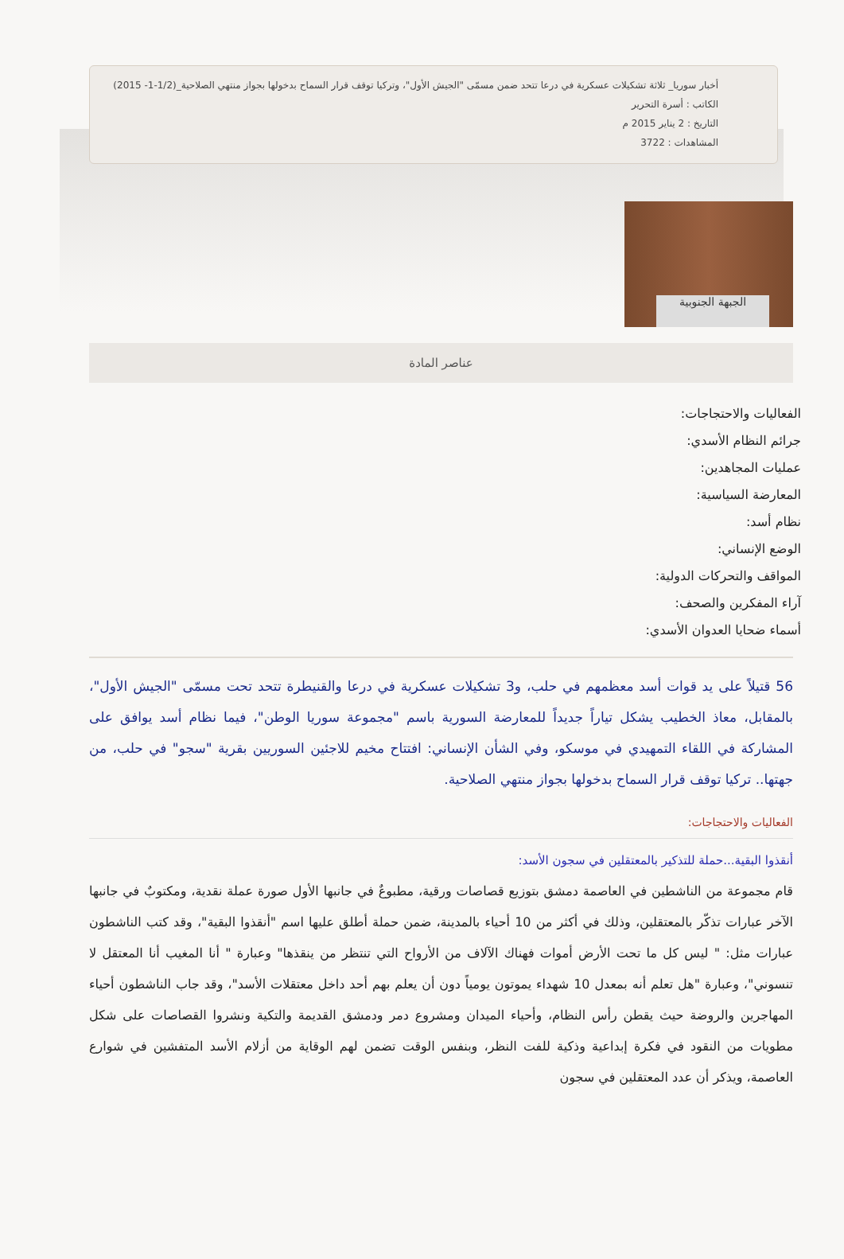أخبار سوريا_ ثلاثة تشكيلات عسكرية في درعا تتحد ضمن مسمّى "الجيش الأول"، وتركيا توقف قرار السماح بدخولها بجواز منتهي الصلاحية_(1/2-1- 2015)
الكاتب : أسرة التحرير
التاريخ : 2 يناير 2015 م
المشاهدات : 3722
الجبهة الجنوبية
عناصر المادة
الفعاليات والاحتجاجات:
جرائم النظام الأسدي:
عمليات المجاهدين:
المعارضة السياسية:
نظام أسد:
الوضع الإنساني:
المواقف والتحركات الدولية:
آراء المفكرين والصحف:
أسماء ضحايا العدوان الأسدي:
56 قتيلاً على يد قوات أسد معظمهم في حلب، و3 تشكيلات عسكرية في درعا والقنيطرة تتحد تحت مسمّى "الجيش الأول"، بالمقابل، معاذ الخطيب يشكل تياراً جديداً للمعارضة السورية باسم "مجموعة سوريا الوطن"، فيما نظام أسد يوافق على المشاركة في اللقاء التمهيدي في موسكو، وفي الشأن الإنساني: افتتاح مخيم للاجئين السوريين بقرية "سجو" في حلب، من جهتها.. تركيا توقف قرار السماح بدخولها بجواز منتهي الصلاحية.
الفعاليات والاحتجاجات:
أنقذوا البقية...حملة للتذكير بالمعتقلين في سجون الأسد:
قام مجموعة من الناشطين في العاصمة دمشق بتوزيع قصاصات ورقية، مطبوعٌ في جانبها الأول صورة عملة نقدية، ومكتوبٌ في جانبها الآخر عبارات تذكّر بالمعتقلين، وذلك في أكثر من 10 أحياء بالمدينة، ضمن حملة أطلق عليها اسم "أنقذوا البقية"، وقد كتب الناشطون عبارات مثل: " ليس كل ما تحت الأرض أموات فهناك الآلاف من الأرواح التي تنتظر من ينقذها" وعبارة " أنا المغيب أنا المعتقل لا تنسوني"، وعبارة "هل تعلم أنه بمعدل 10 شهداء يموتون يومياً دون أن يعلم بهم أحد داخل معتقلات الأسد"، وقد جاب الناشطون أحياء المهاجرين والروضة حيث يقطن رأس النظام، وأحياء الميدان ومشروع دمر ودمشق القديمة والتكية ونشروا القصاصات على شكل مطويات من النقود في فكرة إبداعية وذكية للفت النظر، وبنفس الوقت تضمن لهم الوقاية من أزلام الأسد المتفشين في شوارع العاصمة، ويذكر أن عدد المعتقلين في سجون